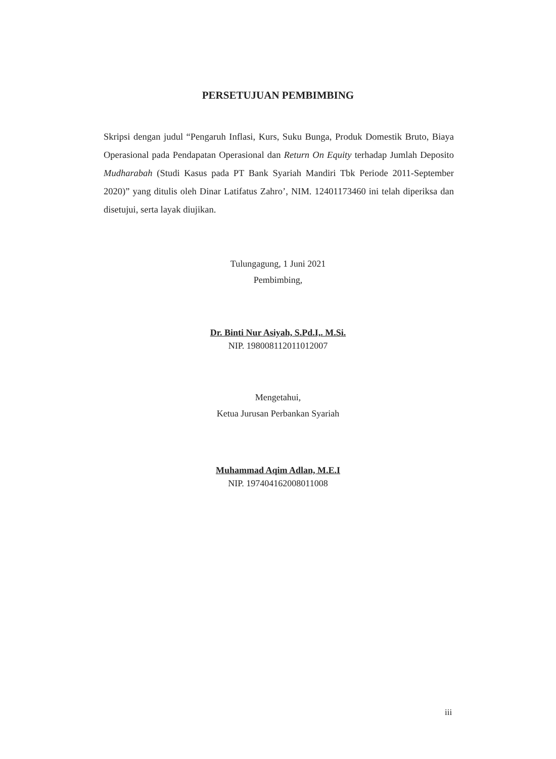PERSETUJUAN PEMBIMBING
Skripsi dengan judul “Pengaruh Inflasi, Kurs, Suku Bunga, Produk Domestik Bruto, Biaya Operasional pada Pendapatan Operasional dan Return On Equity terhadap Jumlah Deposito Mudharabah (Studi Kasus pada PT Bank Syariah Mandiri Tbk Periode 2011-September 2020)” yang ditulis oleh Dinar Latifatus Zahro’, NIM. 12401173460 ini telah diperiksa dan disetujui, serta layak diujikan.
Tulungagung, 1 Juni 2021
Pembimbing,
Dr. Binti Nur Asiyah, S.Pd.I,. M.Si.
NIP. 198008112011012007
Mengetahui,
Ketua Jurusan Perbankan Syariah
Muhammad Aqim Adlan, M.E.I
NIP. 197404162008011008
iii